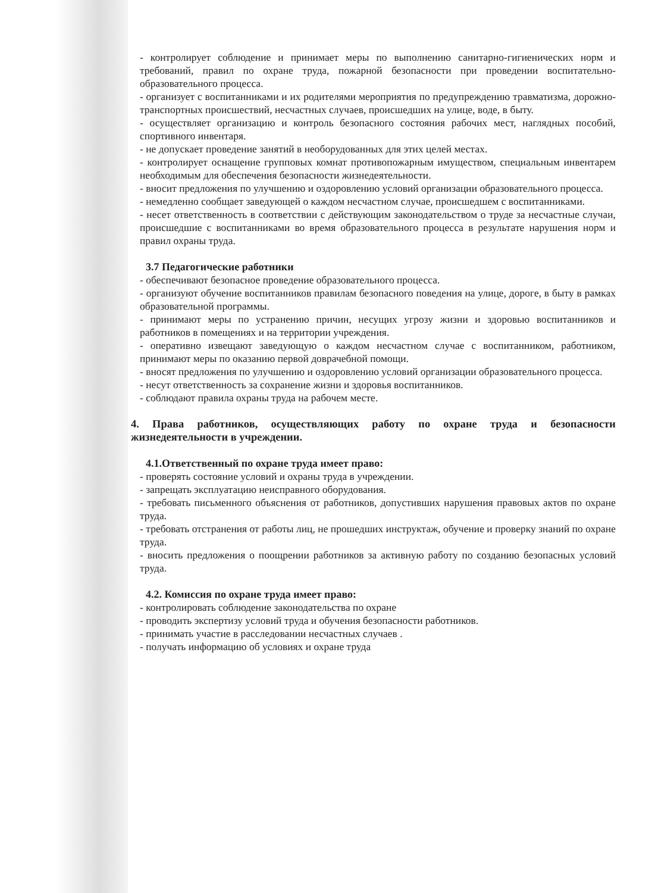- контролирует соблюдение и принимает меры по выполнению санитарно-гигиенических норм и требований, правил по охране труда, пожарной безопасности при проведении воспитательно-образовательного процесса.
- организует с воспитанниками и их родителями мероприятия по предупреждению травматизма, дорожно-транспортных происшествий, несчастных случаев, происшедших на улице, воде, в быту.
- осуществляет организацию и контроль безопасного состояния рабочих мест, наглядных пособий, спортивного инвентаря.
- не допускает проведение занятий в необорудованных для этих целей местах.
- контролирует оснащение групповых комнат противопожарным имуществом, специальным инвентарем необходимым для обеспечения безопасности жизнедеятельности.
- вносит предложения по улучшению и оздоровлению условий организации образовательного процесса.
- немедленно сообщает заведующей о каждом несчастном случае, происшедшем с воспитанниками.
- несет ответственность в соответствии с действующим законодательством о труде за несчастные случаи, происшедшие с воспитанниками во время образовательного процесса в результате нарушения норм и правил охраны труда.
3.7 Педагогические работники
- обеспечивают безопасное проведение образовательного процесса.
- организуют обучение воспитанников правилам безопасного поведения на улице, дороге, в быту в рамках образовательной программы.
- принимают меры по устранению причин, несущих угрозу жизни и здоровью воспитанников и работников в помещениях и на территории учреждения.
- оперативно извещают заведующую о каждом несчастном случае с воспитанником, работником, принимают меры по оказанию первой доврачебной помощи.
- вносят предложения по улучшению и оздоровлению условий организации образовательного процесса.
- несут ответственность за сохранение жизни и здоровья воспитанников.
- соблюдают правила охраны труда на рабочем месте.
4. Права работников, осуществляющих работу по охране труда и безопасности жизнедеятельности в учреждении.
4.1.Ответственный по охране труда имеет право:
- проверять состояние условий и охраны труда в учреждении.
- запрещать эксплуатацию неисправного оборудования.
- требовать письменного объяснения от работников, допустивших нарушения правовых актов по охране труда.
- требовать отстранения от работы лиц, не прошедших инструктаж, обучение и проверку знаний по охране труда.
- вносить предложения о поощрении работников за активную работу по созданию безопасных условий труда.
4.2. Комиссия по охране труда имеет право:
- контролировать соблюдение законодательства по охране
- проводить экспертизу условий труда и обучения безопасности работников.
- принимать участие в расследовании несчастных случаев .
- получать информацию об условиях и охране труда